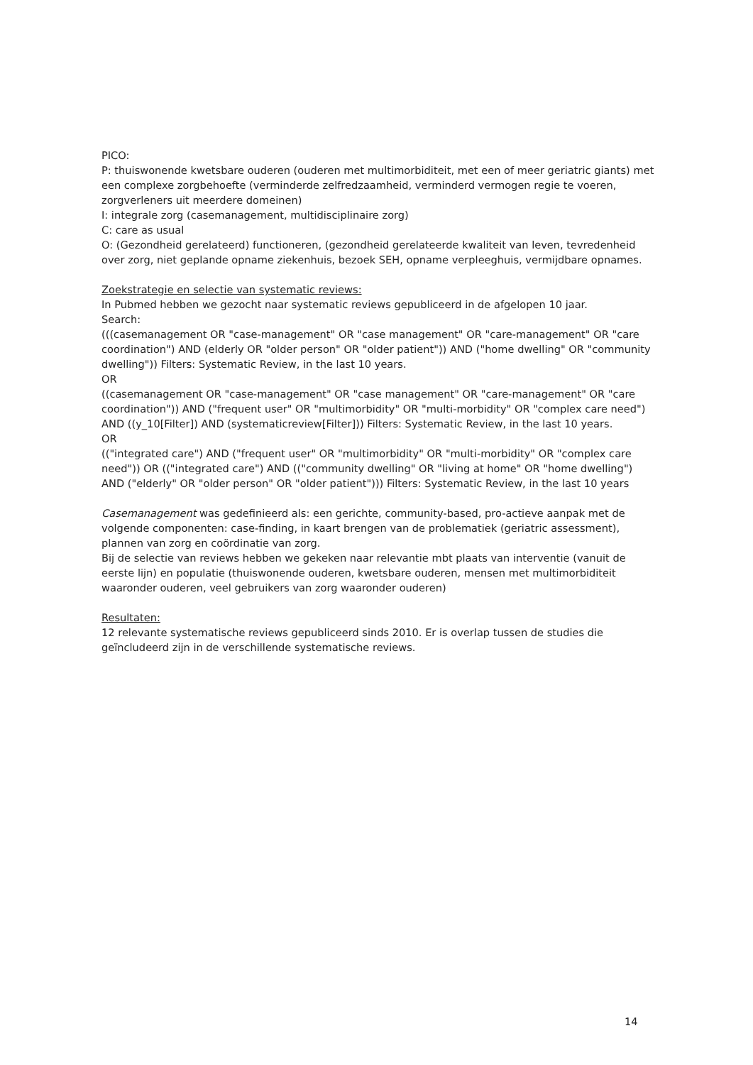PICO:
P: thuiswonende kwetsbare ouderen (ouderen met multimorbiditeit, met een of meer geriatric giants) met een complexe zorgbehoefte (verminderde zelfredzaamheid, verminderd vermogen regie te voeren, zorgverleners uit meerdere domeinen)
I: integrale zorg (casemanagement, multidisciplinaire zorg)
C: care as usual
O: (Gezondheid gerelateerd) functioneren, (gezondheid gerelateerde kwaliteit van leven, tevredenheid over zorg, niet geplande opname ziekenhuis, bezoek SEH, opname verpleeghuis, vermijdbare opnames.
Zoekstrategie en selectie van systematic reviews:
In Pubmed hebben we gezocht naar systematic reviews gepubliceerd in de afgelopen 10 jaar.
Search:
(((casemanagement OR "case-management" OR "case management" OR "care-management" OR "care coordination") AND (elderly OR "older person" OR "older patient")) AND ("home dwelling" OR "community dwelling")) Filters: Systematic Review, in the last 10 years.
OR
((casemanagement OR "case-management" OR "case management" OR "care-management" OR "care coordination")) AND ("frequent user" OR "multimorbidity" OR "multi-morbidity" OR "complex care need") AND ((y_10[Filter]) AND (systematicreview[Filter])) Filters: Systematic Review, in the last 10 years.
OR
(("integrated care") AND ("frequent user" OR "multimorbidity" OR "multi-morbidity" OR "complex care need")) OR (("integrated care") AND (("community dwelling" OR "living at home" OR "home dwelling") AND ("elderly" OR "older person" OR "older patient"))) Filters: Systematic Review, in the last 10 years
Casemanagement was gedefinieerd als: een gerichte, community-based, pro-actieve aanpak met de volgende componenten: case-finding, in kaart brengen van de problematiek (geriatric assessment), plannen van zorg en coördinatie van zorg.
Bij de selectie van reviews hebben we gekeken naar relevantie mbt plaats van interventie (vanuit de eerste lijn) en populatie (thuiswonende ouderen, kwetsbare ouderen, mensen met multimorbiditeit waaronder ouderen, veel gebruikers van zorg waaronder ouderen)
Resultaten:
12 relevante systematische reviews gepubliceerd sinds 2010. Er is overlap tussen de studies die geïncludeerd zijn in de verschillende systematische reviews.
14